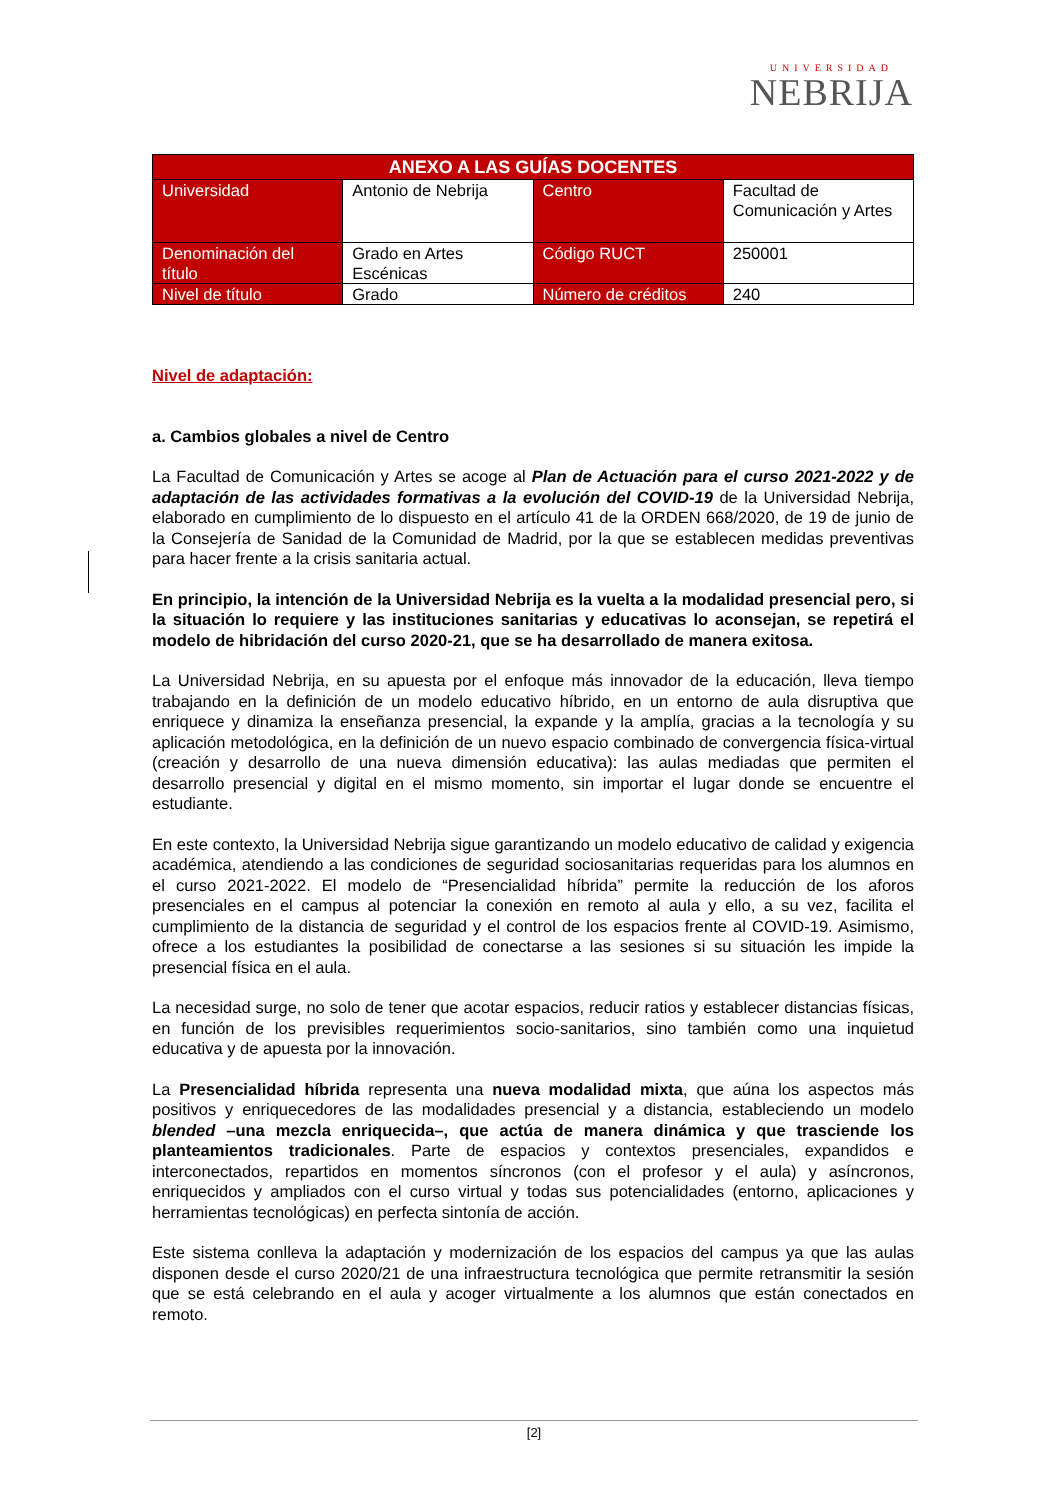UNIVERSIDAD
NEBRIJA
| ANEXO A LAS GUÍAS DOCENTES | | | |
| --- | --- | --- | --- |
| Universidad | Antonio de Nebrija | Centro | Facultad de Comunicación y Artes |
| Denominación del título | Grado en Artes Escénicas | Código RUCT | 250001 |
| Nivel de título | Grado | Número de créditos | 240 |
Nivel de adaptación:
a. Cambios globales a nivel de Centro
La Facultad de Comunicación y Artes se acoge al Plan de Actuación para el curso 2021-2022 y de adaptación de las actividades formativas a la evolución del COVID-19 de la Universidad Nebrija, elaborado en cumplimiento de lo dispuesto en el artículo 41 de la ORDEN 668/2020, de 19 de junio de la Consejería de Sanidad de la Comunidad de Madrid, por la que se establecen medidas preventivas para hacer frente a la crisis sanitaria actual.
En principio, la intención de la Universidad Nebrija es la vuelta a la modalidad presencial pero, si la situación lo requiere y las instituciones sanitarias y educativas lo aconsejan, se repetirá el modelo de hibridación del curso 2020-21, que se ha desarrollado de manera exitosa.
La Universidad Nebrija, en su apuesta por el enfoque más innovador de la educación, lleva tiempo trabajando en la definición de un modelo educativo híbrido, en un entorno de aula disruptiva que enriquece y dinamiza la enseñanza presencial, la expande y la amplía, gracias a la tecnología y su aplicación metodológica, en la definición de un nuevo espacio combinado de convergencia física-virtual (creación y desarrollo de una nueva dimensión educativa): las aulas mediadas que permiten el desarrollo presencial y digital en el mismo momento, sin importar el lugar donde se encuentre el estudiante.
En este contexto, la Universidad Nebrija sigue garantizando un modelo educativo de calidad y exigencia académica, atendiendo a las condiciones de seguridad sociosanitarias requeridas para los alumnos en el curso 2021-2022. El modelo de “Presencialidad híbrida” permite la reducción de los aforos presenciales en el campus al potenciar la conexión en remoto al aula y ello, a su vez, facilita el cumplimiento de la distancia de seguridad y el control de los espacios frente al COVID-19. Asimismo, ofrece a los estudiantes la posibilidad de conectarse a las sesiones si su situación les impide la presencial física en el aula.
La necesidad surge, no solo de tener que acotar espacios, reducir ratios y establecer distancias físicas, en función de los previsibles requerimientos socio-sanitarios, sino también como una inquietud educativa y de apuesta por la innovación.
La Presencialidad híbrida representa una nueva modalidad mixta, que aúna los aspectos más positivos y enriquecedores de las modalidades presencial y a distancia, estableciendo un modelo blended –una mezcla enriquecida–, que actúa de manera dinámica y que trasciende los planteamientos tradicionales. Parte de espacios y contextos presenciales, expandidos e interconectados, repartidos en momentos síncronos (con el profesor y el aula) y asíncronos, enriquecidos y ampliados con el curso virtual y todas sus potencialidades (entorno, aplicaciones y herramientas tecnológicas) en perfecta sintonía de acción.
Este sistema conlleva la adaptación y modernización de los espacios del campus ya que las aulas disponen desde el curso 2020/21 de una infraestructura tecnológica que permite retransmitir la sesión que se está celebrando en el aula y acoger virtualmente a los alumnos que están conectados en remoto.
[2]